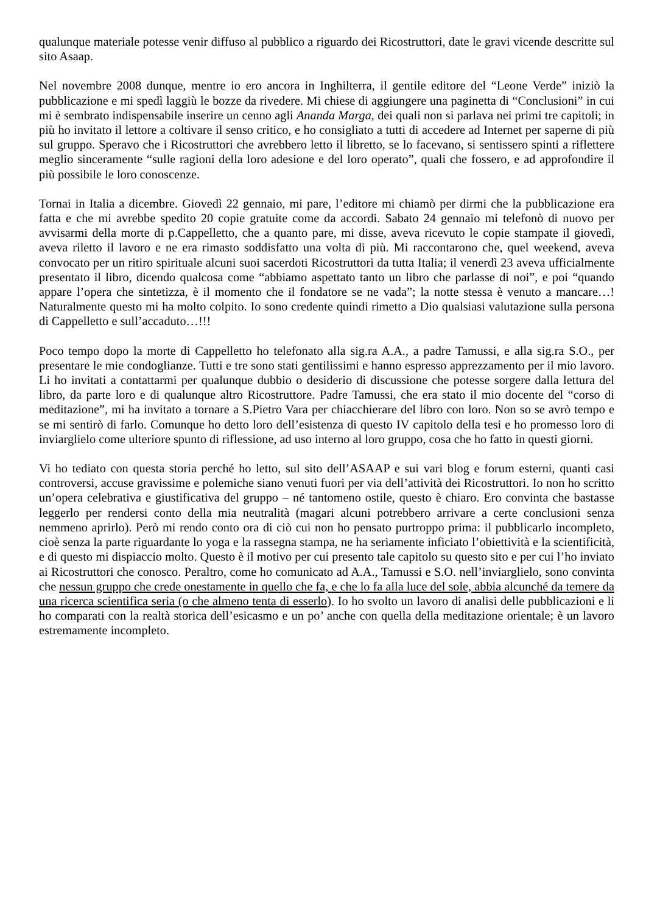qualunque materiale potesse venir diffuso al pubblico a riguardo dei Ricostruttori, date le gravi vicende descritte sul sito Asaap.
Nel novembre 2008 dunque, mentre io ero ancora in Inghilterra, il gentile editore del “Leone Verde” iniziò la pubblicazione e mi spedì laggiù le bozze da rivedere. Mi chiese di aggiungere una paginetta di “Conclusioni” in cui mi è sembrato indispensabile inserire un cenno agli Ananda Marga, dei quali non si parlava nei primi tre capitoli; in più ho invitato il lettore a coltivare il senso critico, e ho consigliato a tutti di accedere ad Internet per saperne di più sul gruppo. Speravo che i Ricostruttori che avrebbero letto il libretto, se lo facevano, si sentissero spinti a riflettere meglio sinceramente “sulle ragioni della loro adesione e del loro operato”, quali che fossero, e ad approfondire il più possibile le loro conoscenze.
Tornai in Italia a dicembre. Giovedì 22 gennaio, mi pare, l’editore mi chiamò per dirmi che la pubblicazione era fatta e che mi avrebbe spedito 20 copie gratuite come da accordi. Sabato 24 gennaio mi telefonò di nuovo per avvisarmi della morte di p.Cappelletto, che a quanto pare, mi disse, aveva ricevuto le copie stampate il giovedì, aveva riletto il lavoro e ne era rimasto soddisfatto una volta di più. Mi raccontarono che, quel weekend, aveva convocato per un ritiro spirituale alcuni suoi sacerdoti Ricostruttori da tutta Italia; il venerdì 23 aveva ufficialmente presentato il libro, dicendo qualcosa come “abbiamo aspettato tanto un libro che parlasse di noi”, e poi “quando appare l’opera che sintetizza, è il momento che il fondatore se ne vada”; la notte stessa è venuto a mancare…! Naturalmente questo mi ha molto colpito. Io sono credente quindi rimetto a Dio qualsiasi valutazione sulla persona di Cappelletto e sull’accaduto…!!!
Poco tempo dopo la morte di Cappelletto ho telefonato alla sig.ra A.A., a padre Tamussi, e alla sig.ra S.O., per presentare le mie condoglianze. Tutti e tre sono stati gentilissimi e hanno espresso apprezzamento per il mio lavoro. Li ho invitati a contattarmi per qualunque dubbio o desiderio di discussione che potesse sorgere dalla lettura del libro, da parte loro e di qualunque altro Ricostruttore. Padre Tamussi, che era stato il mio docente del “corso di meditazione”, mi ha invitato a tornare a S.Pietro Vara per chiacchierare del libro con loro. Non so se avrò tempo e se mi sentirò di farlo. Comunque ho detto loro dell’esistenza di questo IV capitolo della tesi e ho promesso loro di inviarglielo come ulteriore spunto di riflessione, ad uso interno al loro gruppo, cosa che ho fatto in questi giorni.
Vi ho tediato con questa storia perché ho letto, sul sito dell’ASAAP e sui vari blog e forum esterni, quanti casi controversi, accuse gravissime e polemiche siano venuti fuori per via dell’attività dei Ricostruttori. Io non ho scritto un’opera celebrativa e giustificativa del gruppo – né tantomeno ostile, questo è chiaro. Ero convinta che bastasse leggerlo per rendersi conto della mia neutralità (magari alcuni potrebbero arrivare a certe conclusioni senza nemmeno aprirlo). Però mi rendo conto ora di ciò cui non ho pensato purtroppo prima: il pubblicarlo incompleto, cioè senza la parte riguardante lo yoga e la rassegna stampa, ne ha seriamente inficiato l’obiettività e la scientificità, e di questo mi dispiaccio molto. Questo è il motivo per cui presento tale capitolo su questo sito e per cui l’ho inviato ai Ricostruttori che conosco. Peraltro, come ho comunicato ad A.A., Tamussi e S.O. nell’inviarglielo, sono convinta che nessun gruppo che crede onestamente in quello che fa, e che lo fa alla luce del sole, abbia alcunché da temere da una ricerca scientifica seria (o che almeno tenta di esserlo). Io ho svolto un lavoro di analisi delle pubblicazioni e li ho comparati con la realtà storica dell’esicasmo e un po’ anche con quella della meditazione orientale; è un lavoro estremamente incompleto.